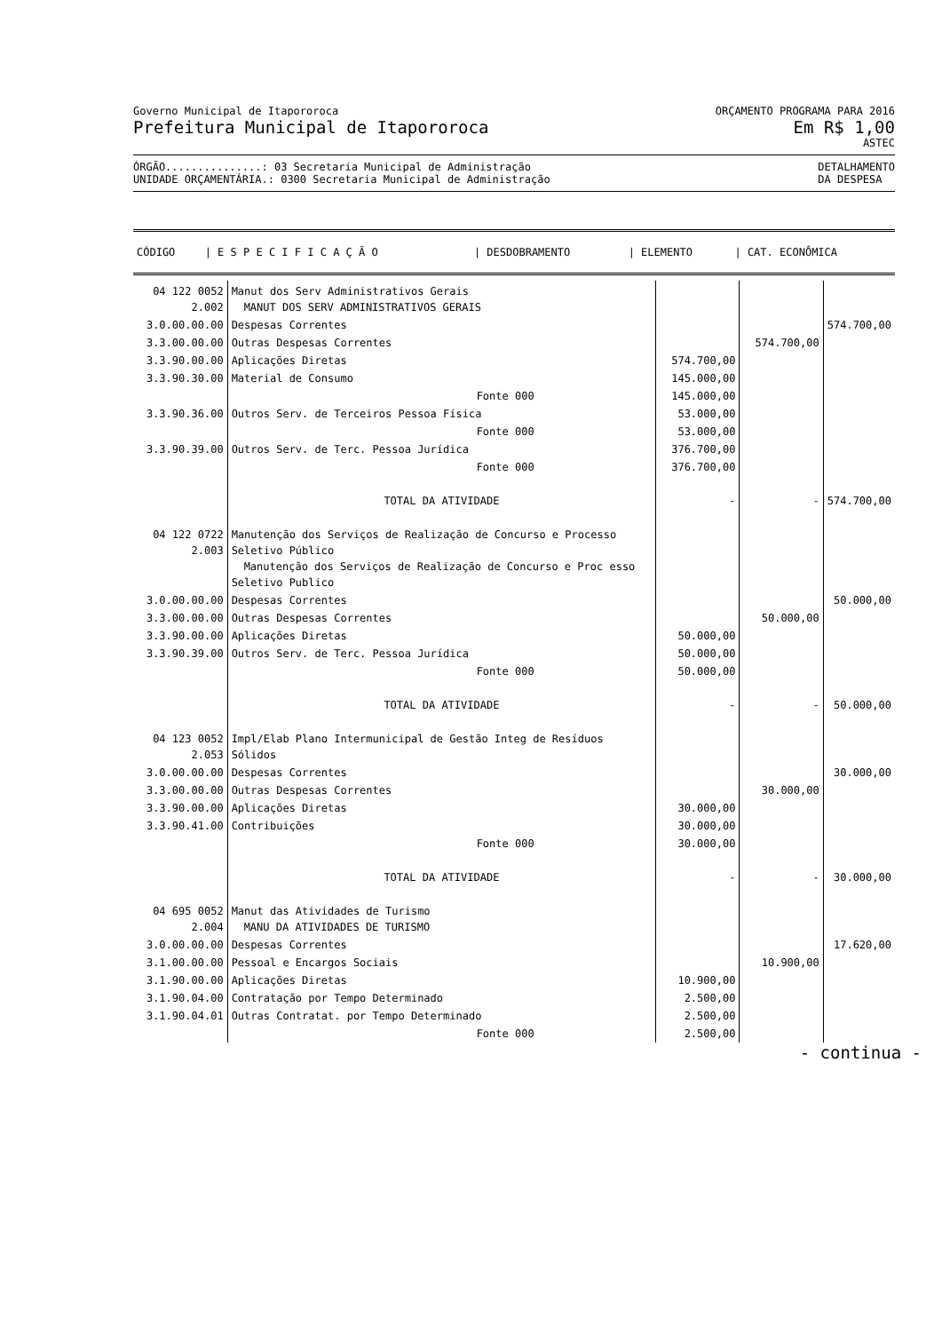Governo Municipal de Itapororoca ORÇAMENTO PROGRAMA PARA 2016
Prefeitura Municipal de Itapororoca Em R$ 1,00
ASTEC
ÓRGÃO...............: 03 Secretaria Municipal de Administração
UNIDADE ORÇAMENTÁRIA.: 0300 Secretaria Municipal de Administração DETALHAMENTO
DA DESPESA
| CÓDIGO | / E S P E C I F I C A Ç Ã O | / DESDOBRAMENTO | / ELEMENTO | / CAT. ECONÔMICA |
| --- | --- | --- | --- | --- |
| 04 122 0052 2.002 | Manut dos Serv Administrativos Gerais MANUT DOS SERV ADMINISTRATIVOS GERAIS | | | |
| 3.0.00.00.00 | Despesas Correntes | | | 574.700,00 |
| 3.3.00.00.00 | Outras Despesas Correntes | | 574.700,00 | |
| 3.3.90.00.00 | Aplicações Diretas | 574.700,00 | | |
| 3.3.90.30.00 | Material de Consumo | 145.000,00 | | |
| | Fonte 000 | 145.000,00 | | |
| 3.3.90.36.00 | Outros Serv. de Terceiros Pessoa Física | 53.000,00 | | |
| | Fonte 000 | 53.000,00 | | |
| 3.3.90.39.00 | Outros Serv. de Terc. Pessoa Jurídica | 376.700,00 | | |
| | Fonte 000 | 376.700,00 | | |
| | TOTAL DA ATIVIDADE | - | - | 574.700,00 |
| 04 122 0722 2.003 | Manutenção dos Serviços de Realização de Concurso e Processo Seletivo Público Manutenção dos Serviços de Realização de Concurso e Proc esso Seletivo Publico | | | |
| 3.0.00.00.00 | Despesas Correntes | | | 50.000,00 |
| 3.3.00.00.00 | Outras Despesas Correntes | | 50.000,00 | |
| 3.3.90.00.00 | Aplicações Diretas | 50.000,00 | | |
| 3.3.90.39.00 | Outros Serv. de Terc. Pessoa Jurídica | 50.000,00 | | |
| | Fonte 000 | 50.000,00 | | |
| | TOTAL DA ATIVIDADE | - | - | 50.000,00 |
| 04 123 0052 2.053 | Impl/Elab Plano Intermunicipal de Gestão Integ de Resíduos Sólidos | | | |
| 3.0.00.00.00 | Despesas Correntes | | | 30.000,00 |
| 3.3.00.00.00 | Outras Despesas Correntes | | 30.000,00 | |
| 3.3.90.00.00 | Aplicações Diretas | 30.000,00 | | |
| 3.3.90.41.00 | Contribuições | 30.000,00 | | |
| | Fonte 000 | 30.000,00 | | |
| | TOTAL DA ATIVIDADE | - | - | 30.000,00 |
| 04 695 0052 2.004 | Manut das Atividades de Turismo MANU DA ATIVIDADES DE TURISMO | | | |
| 3.0.00.00.00 | Despesas Correntes | | | 17.620,00 |
| 3.1.00.00.00 | Pessoal e Encargos Sociais | | 10.900,00 | |
| 3.1.90.00.00 | Aplicações Diretas | 10.900,00 | | |
| 3.1.90.04.00 | Contratação por Tempo Determinado | 2.500,00 | | |
| 3.1.90.04.01 | Outras Contratat. por Tempo Determinado | 2.500,00 | | |
| | Fonte 000 | 2.500,00 | | |
- continua -